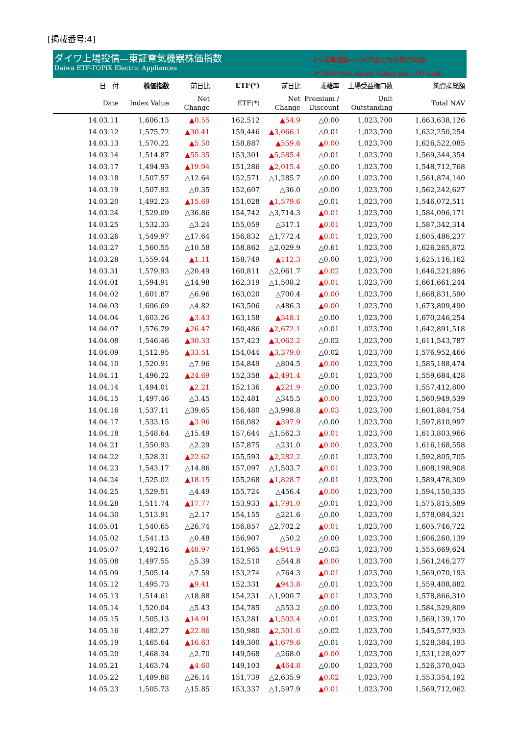[掲載番号:4]
ダイワ上場投信—東証電気機器株価指数
Daiwa ETF-TOPIX Electric Appliances
(*)基準価額＝100口あたりの純資産額
(*)NAV(Net Asset Value) per 100 Unit
| 日 付 | 株価指数 | 前日比 | ETF(*) | 前日比 | 乖離率 | 上場受益権口数 | 純資産総額 |
| --- | --- | --- | --- | --- | --- | --- | --- |
| Date | Index Value | Net Change | ETF(*) | Net Change | Premium / Discount | Unit Outstanding | Total NAV |
| 14.03.11 | 1,606.13 | ▲0.55 | 162,512 | ▲54.9 | △0.00 | 1,023,700 | 1,663,638,126 |
| 14.03.12 | 1,575.72 | ▲30.41 | 159,446 | ▲3,066.1 | △0.01 | 1,023,700 | 1,632,250,254 |
| 14.03.13 | 1,570.22 | ▲5.50 | 158,887 | ▲559.6 | ▲0.00 | 1,023,700 | 1,626,522,085 |
| 14.03.14 | 1,514.87 | ▲55.35 | 153,301 | ▲5,585.4 | △0.01 | 1,023,700 | 1,569,344,354 |
| 14.03.17 | 1,494.93 | ▲19.94 | 151,286 | ▲2,015.4 | △0.00 | 1,023,700 | 1,548,712,768 |
| 14.03.18 | 1,507.57 | △12.64 | 152,571 | △1,285.7 | △0.00 | 1,023,700 | 1,561,874,140 |
| 14.03.19 | 1,507.92 | △0.35 | 152,607 | △36.0 | △0.00 | 1,023,700 | 1,562,242,627 |
| 14.03.20 | 1,492.23 | ▲15.69 | 151,028 | ▲1,579.6 | △0.01 | 1,023,700 | 1,546,072,511 |
| 14.03.24 | 1,529.09 | △36.86 | 154,742 | △3,714.3 | ▲0.01 | 1,023,700 | 1,584,096,171 |
| 14.03.25 | 1,532.33 | △3.24 | 155,059 | △317.1 | ▲0.01 | 1,023,700 | 1,587,342,314 |
| 14.03.26 | 1,549.97 | △17.64 | 156,832 | △1,772.4 | ▲0.01 | 1,023,700 | 1,605,486,237 |
| 14.03.27 | 1,560.55 | △10.58 | 158,862 | △2,029.9 | △0.61 | 1,023,700 | 1,626,265,872 |
| 14.03.28 | 1,559.44 | ▲1.11 | 158,749 | ▲112.3 | △0.00 | 1,023,700 | 1,625,116,162 |
| 14.03.31 | 1,579.93 | △20.49 | 160,811 | △2,061.7 | ▲0.02 | 1,023,700 | 1,646,221,896 |
| 14.04.01 | 1,594.91 | △14.98 | 162,319 | △1,508.2 | ▲0.01 | 1,023,700 | 1,661,661,244 |
| 14.04.02 | 1,601.87 | △6.96 | 163,020 | △700.4 | ▲0.00 | 1,023,700 | 1,668,831,590 |
| 14.04.03 | 1,606.69 | △4.82 | 163,506 | △486.3 | ▲0.00 | 1,023,700 | 1,673,809,490 |
| 14.04.04 | 1,603.26 | ▲3.43 | 163,158 | ▲348.1 | △0.00 | 1,023,700 | 1,670,246,254 |
| 14.04.07 | 1,576.79 | ▲26.47 | 160,486 | ▲2,672.1 | △0.01 | 1,023,700 | 1,642,891,518 |
| 14.04.08 | 1,546.46 | ▲30.33 | 157,423 | ▲3,062.2 | △0.02 | 1,023,700 | 1,611,543,787 |
| 14.04.09 | 1,512.95 | ▲33.51 | 154,044 | ▲3,379.0 | △0.02 | 1,023,700 | 1,576,952,466 |
| 14.04.10 | 1,520.91 | △7.96 | 154,849 | △804.5 | ▲0.00 | 1,023,700 | 1,585,188,474 |
| 14.04.11 | 1,496.22 | ▲24.69 | 152,358 | ▲2,491.4 | △0.01 | 1,023,700 | 1,559,684,428 |
| 14.04.14 | 1,494.01 | ▲2.21 | 152,136 | ▲221.9 | △0.00 | 1,023,700 | 1,557,412,800 |
| 14.04.15 | 1,497.46 | △3.45 | 152,481 | △345.5 | ▲0.00 | 1,023,700 | 1,560,949,539 |
| 14.04.16 | 1,537.11 | △39.65 | 156,480 | △3,998.8 | ▲0.03 | 1,023,700 | 1,601,884,754 |
| 14.04.17 | 1,533.15 | ▲3.96 | 156,082 | ▲397.9 | △0.00 | 1,023,700 | 1,597,810,997 |
| 14.04.18 | 1,548.64 | △15.49 | 157,644 | △1,562.3 | ▲0.01 | 1,023,700 | 1,613,803,966 |
| 14.04.21 | 1,550.93 | △2.29 | 157,875 | △231.0 | ▲0.00 | 1,023,700 | 1,616,168,558 |
| 14.04.22 | 1,528.31 | ▲22.62 | 155,593 | ▲2,282.2 | △0.01 | 1,023,700 | 1,592,805,705 |
| 14.04.23 | 1,543.17 | △14.86 | 157,097 | △1,503.7 | ▲0.01 | 1,023,700 | 1,608,198,908 |
| 14.04.24 | 1,525.02 | ▲18.15 | 155,268 | ▲1,828.7 | △0.01 | 1,023,700 | 1,589,478,309 |
| 14.04.25 | 1,529.51 | △4.49 | 155,724 | △456.4 | ▲0.00 | 1,023,700 | 1,594,150,335 |
| 14.04.28 | 1,511.74 | ▲17.77 | 153,933 | ▲1,791.0 | △0.01 | 1,023,700 | 1,575,815,589 |
| 14.04.30 | 1,513.91 | △2.17 | 154,155 | △221.6 | △0.00 | 1,023,700 | 1,578,084,321 |
| 14.05.01 | 1,540.65 | △26.74 | 156,857 | △2,702.2 | ▲0.01 | 1,023,700 | 1,605,746,722 |
| 14.05.02 | 1,541.13 | △0.48 | 156,907 | △50.2 | △0.00 | 1,023,700 | 1,606,260,139 |
| 14.05.07 | 1,492.16 | ▲48.97 | 151,965 | ▲4,941.9 | △0.03 | 1,023,700 | 1,555,669,624 |
| 14.05.08 | 1,497.55 | △5.39 | 152,510 | △544.8 | ▲0.00 | 1,023,700 | 1,561,246,277 |
| 14.05.09 | 1,505.14 | △7.59 | 153,274 | △764.3 | ▲0.01 | 1,023,700 | 1,569,070,193 |
| 14.05.12 | 1,495.73 | ▲9.41 | 152,331 | ▲943.8 | △0.01 | 1,023,700 | 1,559,408,882 |
| 14.05.13 | 1,514.61 | △18.88 | 154,231 | △1,900.7 | ▲0.01 | 1,023,700 | 1,578,866,310 |
| 14.05.14 | 1,520.04 | △5.43 | 154,785 | △553.2 | △0.00 | 1,023,700 | 1,584,529,809 |
| 14.05.15 | 1,505.13 | ▲14.91 | 153,281 | ▲1,503.4 | △0.01 | 1,023,700 | 1,569,139,170 |
| 14.05.16 | 1,482.27 | ▲22.86 | 150,980 | ▲2,301.6 | △0.02 | 1,023,700 | 1,545,577,933 |
| 14.05.19 | 1,465.64 | ▲16.63 | 149,300 | ▲1,679.6 | △0.01 | 1,023,700 | 1,528,384,193 |
| 14.05.20 | 1,468.34 | △2.70 | 149,568 | △268.0 | ▲0.00 | 1,023,700 | 1,531,128,027 |
| 14.05.21 | 1,463.74 | ▲4.60 | 149,103 | ▲464.8 | △0.00 | 1,023,700 | 1,526,370,043 |
| 14.05.22 | 1,489.88 | △26.14 | 151,739 | △2,635.9 | ▲0.02 | 1,023,700 | 1,553,354,192 |
| 14.05.23 | 1,505.73 | △15.85 | 153,337 | △1,597.9 | ▲0.01 | 1,023,700 | 1,569,712,062 |